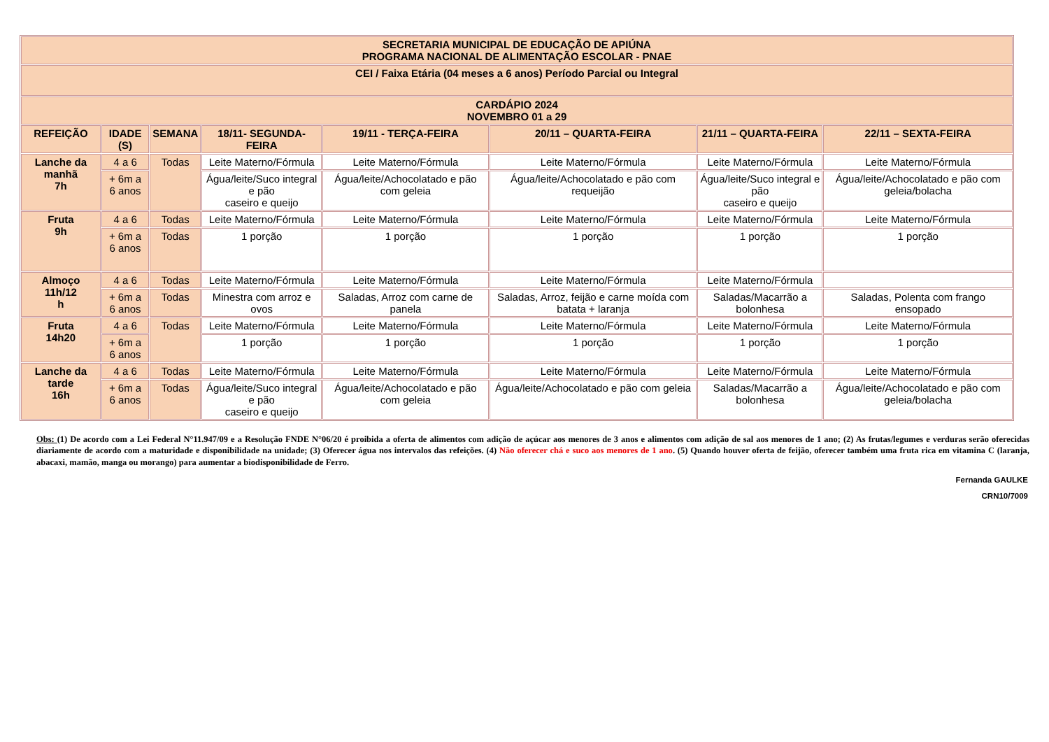| SECRETARIA MUNICIPAL DE EDUCAÇÃO DE APIÚNA PROGRAMA NACIONAL DE ALIMENTAÇÃO ESCOLAR - PNAE | | | | | | | |
| --- | --- | --- | --- | --- | --- | --- | --- |
| CEI / Faixa Etária (04 meses a 6 anos) Período Parcial ou Integral | | | | | | | |
| CARDÁPIO 2024 NOVEMBRO 01 a 29 | | | | | | | |
| REFEIÇÃO | IDADE (S) | SEMANA | 18/11- SEGUNDA-FEIRA | 19/11 - TERÇA-FEIRA | 20/11 – QUARTA-FEIRA | 21/11 – QUARTA-FEIRA | 22/11 – SEXTA-FEIRA |
| Lanche da manhã 7h | 4 a 6 | Todas | Leite Materno/Fórmula | Leite Materno/Fórmula | Leite Materno/Fórmula | Leite Materno/Fórmula | Leite Materno/Fórmula |
| | + 6m a 6 anos | | Água/leite/Suco integral e pão caseiro e queijo | Água/leite/Achocolatado e pão com geleia | Água/leite/Achocolatado e pão com requeijão | Água/leite/Suco integral e pão caseiro e queijo | Água/leite/Achocolatado e pão com geleia/bolacha |
| Fruta 9h | 4 a 6 | Todas | Leite Materno/Fórmula | Leite Materno/Fórmula | Leite Materno/Fórmula | Leite Materno/Fórmula | Leite Materno/Fórmula |
| | + 6m a 6 anos | Todas | 1 porção | 1 porção | 1 porção | 1 porção | 1 porção |
| Almoço 11h/12 h | 4 a 6 | Todas | Leite Materno/Fórmula | Leite Materno/Fórmula | Leite Materno/Fórmula | Leite Materno/Fórmula | |
| | + 6m a 6 anos | Todas | Minestra com arroz e ovos | Saladas, Arroz com carne de panela | Saladas, Arroz, feijão e carne moída com batata + laranja | Saladas/Macarrão a bolonhesa | Saladas, Polenta com frango ensopado |
| Fruta 14h20 | 4 a 6 | Todas | Leite Materno/Fórmula | Leite Materno/Fórmula | Leite Materno/Fórmula | Leite Materno/Fórmula | Leite Materno/Fórmula |
| | + 6m a 6 anos | | 1 porção | 1 porção | 1 porção | 1 porção | 1 porção |
| Lanche da tarde 16h | 4 a 6 | Todas | Leite Materno/Fórmula | Leite Materno/Fórmula | Leite Materno/Fórmula | Leite Materno/Fórmula | Leite Materno/Fórmula |
| | + 6m a 6 anos | Todas | Água/leite/Suco integral e pão caseiro e queijo | Água/leite/Achocolatado e pão com geleia | Água/leite/Achocolatado e pão com geleia | Saladas/Macarrão a bolonhesa | Água/leite/Achocolatado e pão com geleia/bolacha |
Obs: (1) De acordo com a Lei Federal N°11.947/09 e a Resolução FNDE N°06/20 é proibida a oferta de alimentos com adição de açúcar aos menores de 3 anos e alimentos com adição de sal aos menores de 1 ano; (2) As frutas/legumes e verduras serão oferecidas diariamente de acordo com a maturidade e disponibilidade na unidade; (3) Oferecer água nos intervalos das refeições. (4) Não oferecer chá e suco aos menores de 1 ano. (5) Quando houver oferta de feijão, oferecer também uma fruta rica em vitamina C (laranja, abacaxi, mamão, manga ou morango) para aumentar a biodisponibilidade de Ferro.
Fernanda GAULKE
CRN10/7009